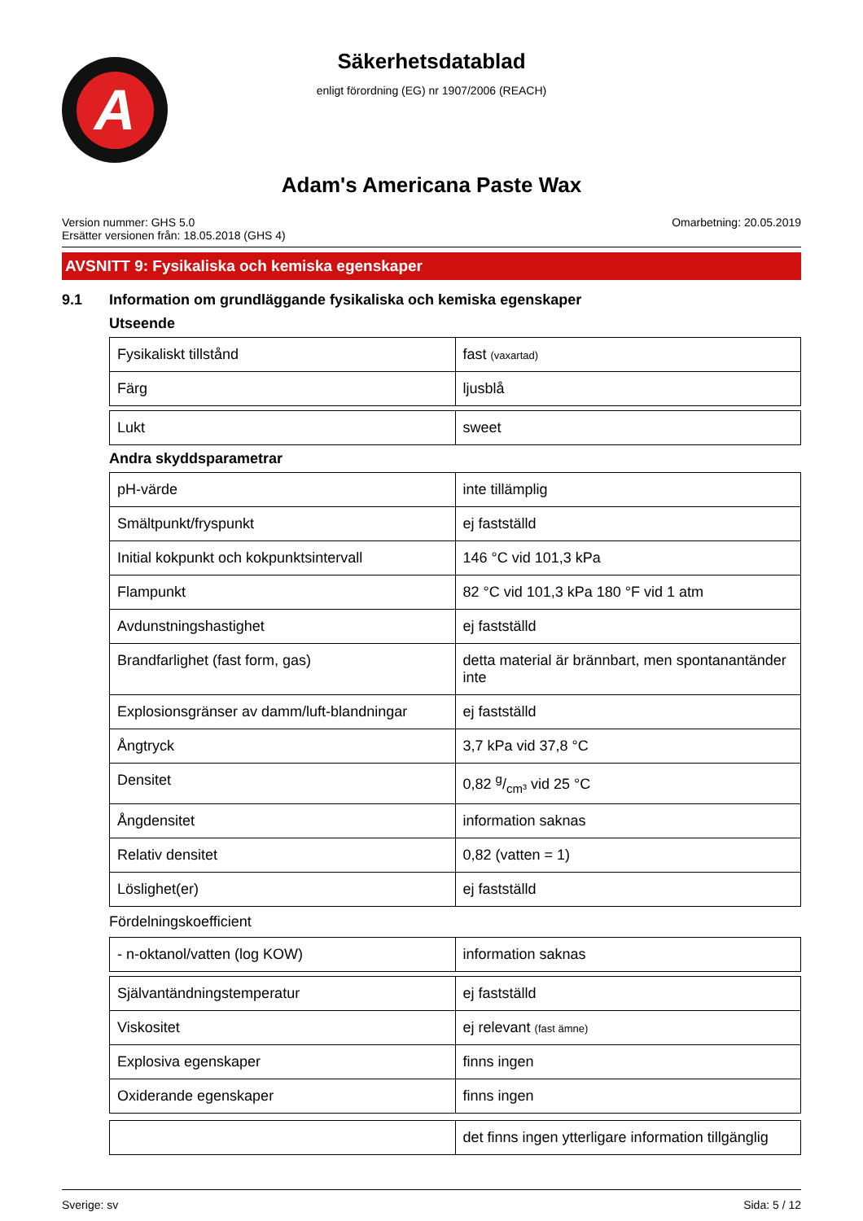A
Säkerhetsdatablad
enligt förordning (EG) nr 1907/2006 (REACH)
Adam's Americana Paste Wax
Version nummer: GHS 5.0
Ersätter versionen från: 18.05.2018 (GHS 4)
Omarbetning: 20.05.2019
AVSNITT 9: Fysikaliska och kemiska egenskaper
9.1 Information om grundläggande fysikaliska och kemiska egenskaper
Utseende
| Fysikaliskt tillstånd | fast (vaxartad) |
| Färg | ljusblå |
| Lukt | sweet |
Andra skyddsparametrar
| pH-värde | inte tillämplig |
| Smältpunkt/fryspunkt | ej fastställd |
| Initial kokpunkt och kokpunktsintervall | 146 °C vid 101,3 kPa |
| Flampunkt | 82 °C vid 101,3 kPa 180 °F vid 1 atm |
| Avdunstningshastighet | ej fastställd |
| Brandfarlighet (fast form, gas) | detta material är brännbart, men spontanantänder inte |
| Explosionsgränser av damm/luft-blandningar | ej fastställd |
| Ångtryck | 3,7 kPa vid 37,8 °C |
| Densitet | 0,82 g/cm³ vid 25 °C |
| Ångdensitet | information saknas |
| Relativ densitet | 0,82 (vatten = 1) |
| Löslighet(er) | ej fastställd |
Fördelningskoefficient
| - n-oktanol/vatten (log KOW) | information saknas |
| Självantändningstemperatur | ej fastställd |
| Viskositet | ej relevant (fast ämne) |
| Explosiva egenskaper | finns ingen |
| Oxiderande egenskaper | finns ingen |
| | det finns ingen ytterligare information tillgänglig |
Sverige: sv Sida: 5 / 12